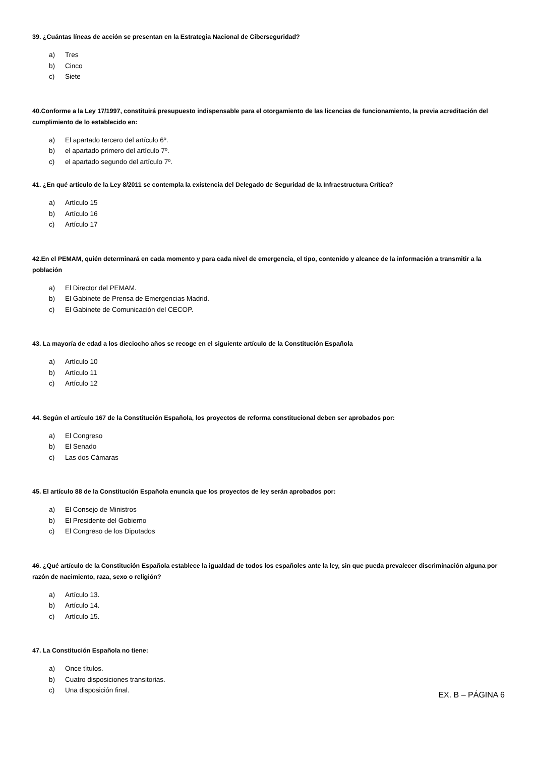39. ¿Cuántas líneas de acción se presentan en la Estrategia Nacional de Ciberseguridad?
a) Tres
b) Cinco
c) Siete
40.Conforme a la Ley 17/1997, constituirá presupuesto indispensable para el otorgamiento de las licencias de funcionamiento, la previa acreditación del cumplimiento de lo establecido en:
a) El apartado tercero del artículo 6º.
b) el apartado primero del artículo 7º.
c) el apartado segundo del artículo 7º.
41. ¿En qué artículo de la Ley 8/2011 se contempla la existencia del Delegado de Seguridad de la Infraestructura Crítica?
a) Artículo 15
b) Artículo 16
c) Artículo 17
42.En el PEMAM, quién determinará en cada momento y para cada nivel de emergencia, el tipo, contenido y alcance de la información a transmitir a la población
a) El Director del PEMAM.
b) El Gabinete de Prensa de Emergencias Madrid.
c) El Gabinete de Comunicación del CECOP.
43. La mayoría de edad a los dieciocho años se recoge en el siguiente artículo de la Constitución Española
a) Artículo 10
b) Artículo 11
c) Artículo 12
44. Según el artículo 167 de la Constitución Española, los proyectos de reforma constitucional deben ser aprobados por:
a) El Congreso
b) El Senado
c) Las dos Cámaras
45. El artículo 88 de la Constitución Española enuncia que los proyectos de ley serán aprobados por:
a) El Consejo de Ministros
b) El Presidente del Gobierno
c) El Congreso de los Diputados
46. ¿Qué artículo de la Constitución Española establece la igualdad de todos los españoles ante la ley, sin que pueda prevalecer discriminación alguna por razón de nacimiento, raza, sexo o religión?
a) Artículo 13.
b) Artículo 14.
c) Artículo 15.
47. La Constitución Española no tiene:
a) Once títulos.
b) Cuatro disposiciones transitorias.
c) Una disposición final.
EX. B – PÁGINA 6